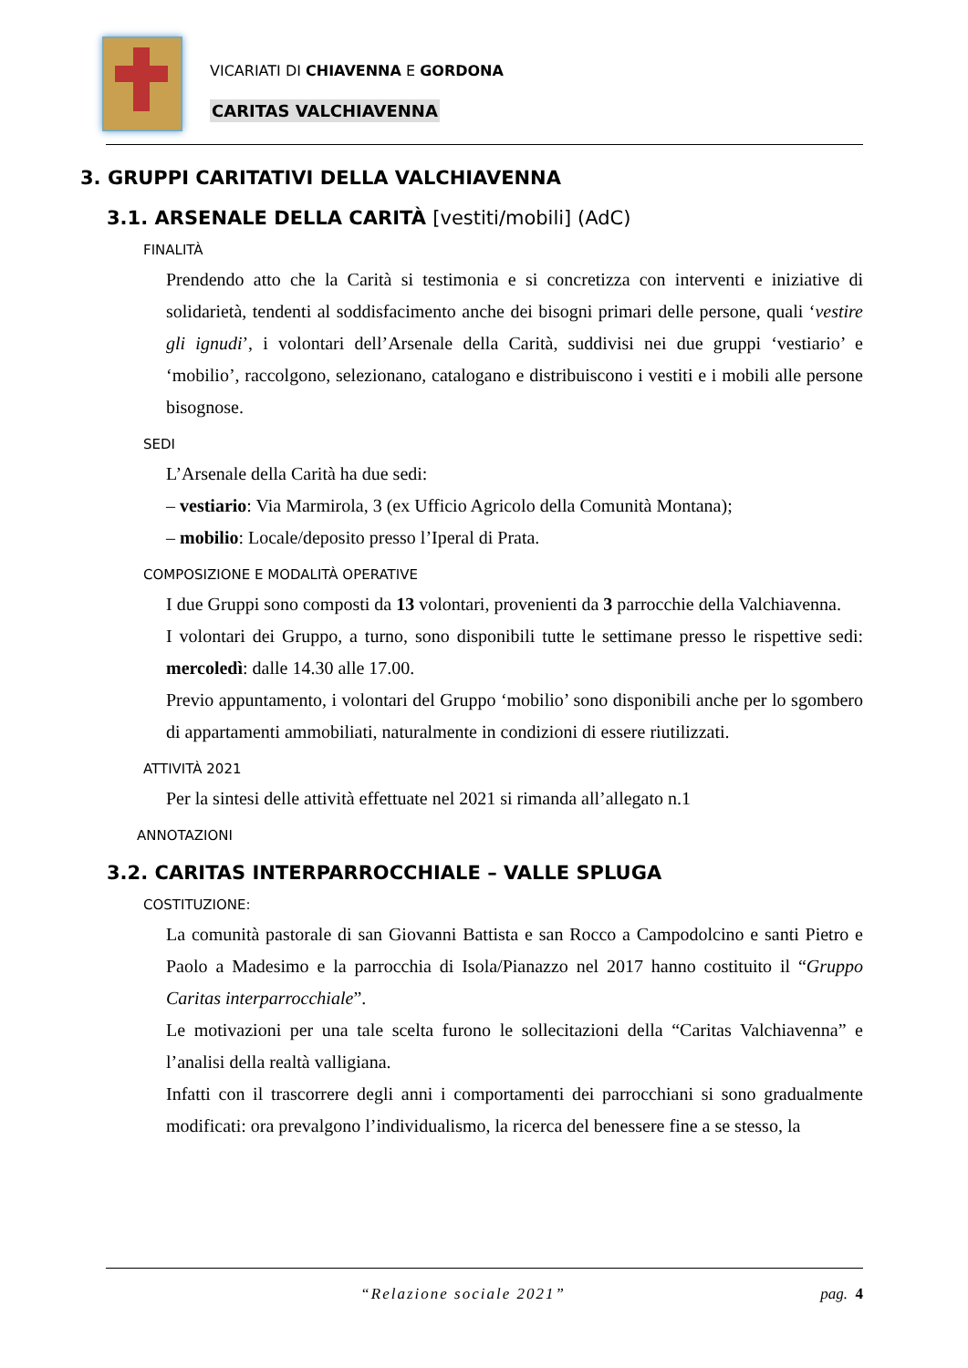VICARIATI DI CHIAVENNA E GORDONA
CARITAS VALCHIAVENNA
3. GRUPPI CARITATIVI DELLA VALCHIAVENNA
3.1. ARSENALE DELLA CARITÀ [vestiti/mobili] (AdC)
FINALITÀ
Prendendo atto che la Carità si testimonia e si concretizza con interventi e iniziative di solidarietà, tendenti al soddisfacimento anche dei bisogni primari delle persone, quali ‘vestire gli ignudi’, i volontari dell’Arsenale della Carità, suddivisi nei due gruppi ‘vestiario’ e ‘mobilio’, raccolgono, selezionano, catalogano e distribuiscono i vestiti e i mobili alle persone bisognose.
SEDI
L’Arsenale della Carità ha due sedi:
– vestiario: Via Marmirola, 3 (ex Ufficio Agricolo della Comunità Montana);
– mobilio: Locale/deposito presso l’Iperal di Prata.
COMPOSIZIONE E MODALITÀ OPERATIVE
I due Gruppi sono composti da 13 volontari, provenienti da 3 parrocchie della Valchiavenna.
I volontari dei Gruppo, a turno, sono disponibili tutte le settimane presso le rispettive sedi: mercoledì: dalle 14.30 alle 17.00.
Previo appuntamento, i volontari del Gruppo ‘mobilio’ sono disponibili anche per lo sgombero di appartamenti ammobiliati, naturalmente in condizioni di essere riutilizzati.
ATTIVITÀ 2021
Per la sintesi delle attività effettuate nel 2021 si rimanda all’allegato n.1
ANNOTAZIONI
3.2. CARITAS INTERPARROCCHIALE – VALLE SPLUGA
COSTITUZIONE:
La comunità pastorale di san Giovanni Battista e san Rocco a Campodolcino e santi Pietro e Paolo a Madesimo e la parrocchia di Isola/Pianazzo nel 2017 hanno costituito il “Gruppo Caritas interparrocchiale”.
Le motivazioni per una tale scelta furono le sollecitazioni della “Caritas Valchiavenna” e l’analisi della realtà valligiana.
Infatti con il trascorrere degli anni i comportamenti dei parrocchiani si sono gradualmente modificati: ora prevalgono l’individualismo, la ricerca del benessere fine a se stesso, la
“Relazione sociale 2021” pag. 4